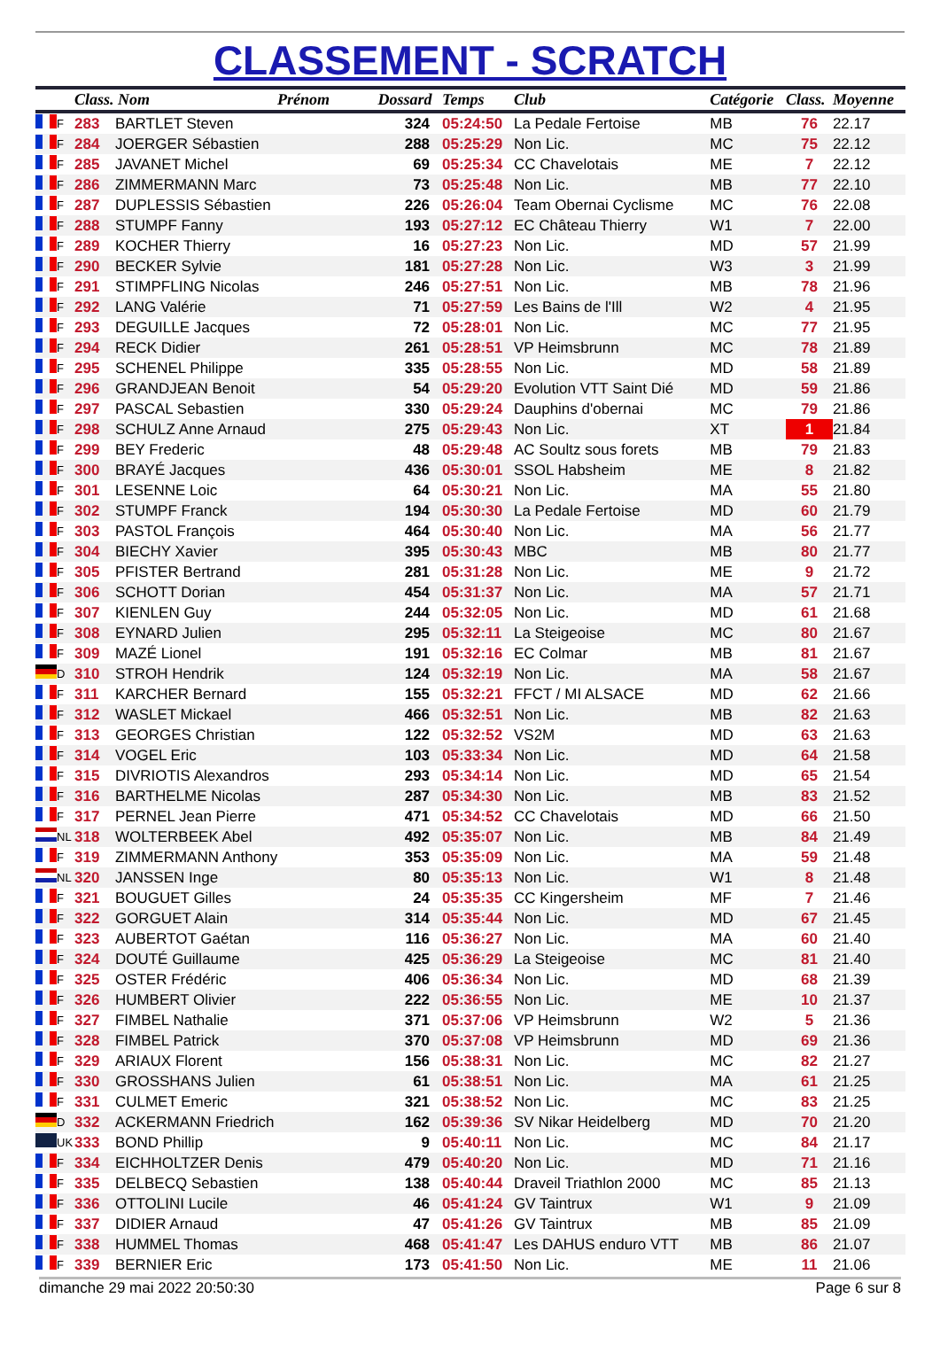CLASSEMENT - SCRATCH
| | | Class. Nom Prénom | | Dossard | Temps | Club | Catégorie | Class. | Moyenne |
| --- | --- | --- | --- | --- | --- | --- | --- | --- | --- |
| | F | 283 | BARTLET Steven | 324 | 05:24:50 | La Pedale Fertoise | MB | 76 | 22.17 |
| | F | 284 | JOERGER Sébastien | 288 | 05:25:29 | Non Lic. | MC | 75 | 22.12 |
| | F | 285 | JAVANET Michel | 69 | 05:25:34 | CC Chavelotais | ME | 7 | 22.12 |
| | F | 286 | ZIMMERMANN Marc | 73 | 05:25:48 | Non Lic. | MB | 77 | 22.10 |
| | F | 287 | DUPLESSIS Sébastien | 226 | 05:26:04 | Team Obernai Cyclisme | MC | 76 | 22.08 |
| | F | 288 | STUMPF Fanny | 193 | 05:27:12 | EC Château Thierry | W1 | 7 | 22.00 |
| | F | 289 | KOCHER Thierry | 16 | 05:27:23 | Non Lic. | MD | 57 | 21.99 |
| | F | 290 | BECKER Sylvie | 181 | 05:27:28 | Non Lic. | W3 | 3 | 21.99 |
| | F | 291 | STIMPFLING Nicolas | 246 | 05:27:51 | Non Lic. | MB | 78 | 21.96 |
| | F | 292 | LANG Valérie | 71 | 05:27:59 | Les Bains de l'Ill | W2 | 4 | 21.95 |
| | F | 293 | DEGUILLE Jacques | 72 | 05:28:01 | Non Lic. | MC | 77 | 21.95 |
| | F | 294 | RECK Didier | 261 | 05:28:51 | VP Heimsbrunn | MC | 78 | 21.89 |
| | F | 295 | SCHENEL Philippe | 335 | 05:28:55 | Non Lic. | MD | 58 | 21.89 |
| | F | 296 | GRANDJEAN Benoit | 54 | 05:29:20 | Evolution VTT Saint Dié | MD | 59 | 21.86 |
| | F | 297 | PASCAL Sebastien | 330 | 05:29:24 | Dauphins d'obernai | MC | 79 | 21.86 |
| | F | 298 | SCHULZ Anne Arnaud | 275 | 05:29:43 | Non Lic. | XT | 1 | 21.84 |
| | F | 299 | BEY Frederic | 48 | 05:29:48 | AC Soultz sous forets | MB | 79 | 21.83 |
| | F | 300 | BRAYÉ Jacques | 436 | 05:30:01 | SSOL Habsheim | ME | 8 | 21.82 |
| | F | 301 | LESENNE Loic | 64 | 05:30:21 | Non Lic. | MA | 55 | 21.80 |
| | F | 302 | STUMPF Franck | 194 | 05:30:30 | La Pedale Fertoise | MD | 60 | 21.79 |
| | F | 303 | PASTOL François | 464 | 05:30:40 | Non Lic. | MA | 56 | 21.77 |
| | F | 304 | BIECHY Xavier | 395 | 05:30:43 | MBC | MB | 80 | 21.77 |
| | F | 305 | PFISTER Bertrand | 281 | 05:31:28 | Non Lic. | ME | 9 | 21.72 |
| | F | 306 | SCHOTT Dorian | 454 | 05:31:37 | Non Lic. | MA | 57 | 21.71 |
| | F | 307 | KIENLEN Guy | 244 | 05:32:05 | Non Lic. | MD | 61 | 21.68 |
| | F | 308 | EYNARD Julien | 295 | 05:32:11 | La Steigeoise | MC | 80 | 21.67 |
| | F | 309 | MAZÉ Lionel | 191 | 05:32:16 | EC Colmar | MB | 81 | 21.67 |
| | D | 310 | STROH Hendrik | 124 | 05:32:19 | Non Lic. | MA | 58 | 21.67 |
| | F | 311 | KARCHER Bernard | 155 | 05:32:21 | FFCT / MI ALSACE | MD | 62 | 21.66 |
| | F | 312 | WASLET Mickael | 466 | 05:32:51 | Non Lic. | MB | 82 | 21.63 |
| | F | 313 | GEORGES Christian | 122 | 05:32:52 | VS2M | MD | 63 | 21.63 |
| | F | 314 | VOGEL Eric | 103 | 05:33:34 | Non Lic. | MD | 64 | 21.58 |
| | F | 315 | DIVRIOTIS Alexandros | 293 | 05:34:14 | Non Lic. | MD | 65 | 21.54 |
| | F | 316 | BARTHELME Nicolas | 287 | 05:34:30 | Non Lic. | MB | 83 | 21.52 |
| | F | 317 | PERNEL Jean Pierre | 471 | 05:34:52 | CC Chavelotais | MD | 66 | 21.50 |
| | NL | 318 | WOLTERBEEK Abel | 492 | 05:35:07 | Non Lic. | MB | 84 | 21.49 |
| | F | 319 | ZIMMERMANN Anthony | 353 | 05:35:09 | Non Lic. | MA | 59 | 21.48 |
| | NL | 320 | JANSSEN Inge | 80 | 05:35:13 | Non Lic. | W1 | 8 | 21.48 |
| | F | 321 | BOUGUET Gilles | 24 | 05:35:35 | CC Kingersheim | MF | 7 | 21.46 |
| | F | 322 | GORGUET Alain | 314 | 05:35:44 | Non Lic. | MD | 67 | 21.45 |
| | F | 323 | AUBERTOT Gaétan | 116 | 05:36:27 | Non Lic. | MA | 60 | 21.40 |
| | F | 324 | DOUTÉ Guillaume | 425 | 05:36:29 | La Steigeoise | MC | 81 | 21.40 |
| | F | 325 | OSTER Frédéric | 406 | 05:36:34 | Non Lic. | MD | 68 | 21.39 |
| | F | 326 | HUMBERT Olivier | 222 | 05:36:55 | Non Lic. | ME | 10 | 21.37 |
| | F | 327 | FIMBEL Nathalie | 371 | 05:37:06 | VP Heimsbrunn | W2 | 5 | 21.36 |
| | F | 328 | FIMBEL Patrick | 370 | 05:37:08 | VP Heimsbrunn | MD | 69 | 21.36 |
| | F | 329 | ARIAUX Florent | 156 | 05:38:31 | Non Lic. | MC | 82 | 21.27 |
| | F | 330 | GROSSHANS Julien | 61 | 05:38:51 | Non Lic. | MA | 61 | 21.25 |
| | F | 331 | CULMET Emeric | 321 | 05:38:52 | Non Lic. | MC | 83 | 21.25 |
| | D | 332 | ACKERMANN Friedrich | 162 | 05:39:36 | SV Nikar Heidelberg | MD | 70 | 21.20 |
| | UK | 333 | BOND Phillip | 9 | 05:40:11 | Non Lic. | MC | 84 | 21.17 |
| | F | 334 | EICHHOLTZER Denis | 479 | 05:40:20 | Non Lic. | MD | 71 | 21.16 |
| | F | 335 | DELBECQ Sebastien | 138 | 05:40:44 | Draveil Triathlon 2000 | MC | 85 | 21.13 |
| | F | 336 | OTTOLINI Lucile | 46 | 05:41:24 | GV Taintrux | W1 | 9 | 21.09 |
| | F | 337 | DIDIER Arnaud | 47 | 05:41:26 | GV Taintrux | MB | 85 | 21.09 |
| | F | 338 | HUMMEL Thomas | 468 | 05:41:47 | Les DAHUS enduro VTT | MB | 86 | 21.07 |
| | F | 339 | BERNIER Eric | 173 | 05:41:50 | Non Lic. | ME | 11 | 21.06 |
dimanche 29 mai 2022 20:50:30 Page 6 sur 8